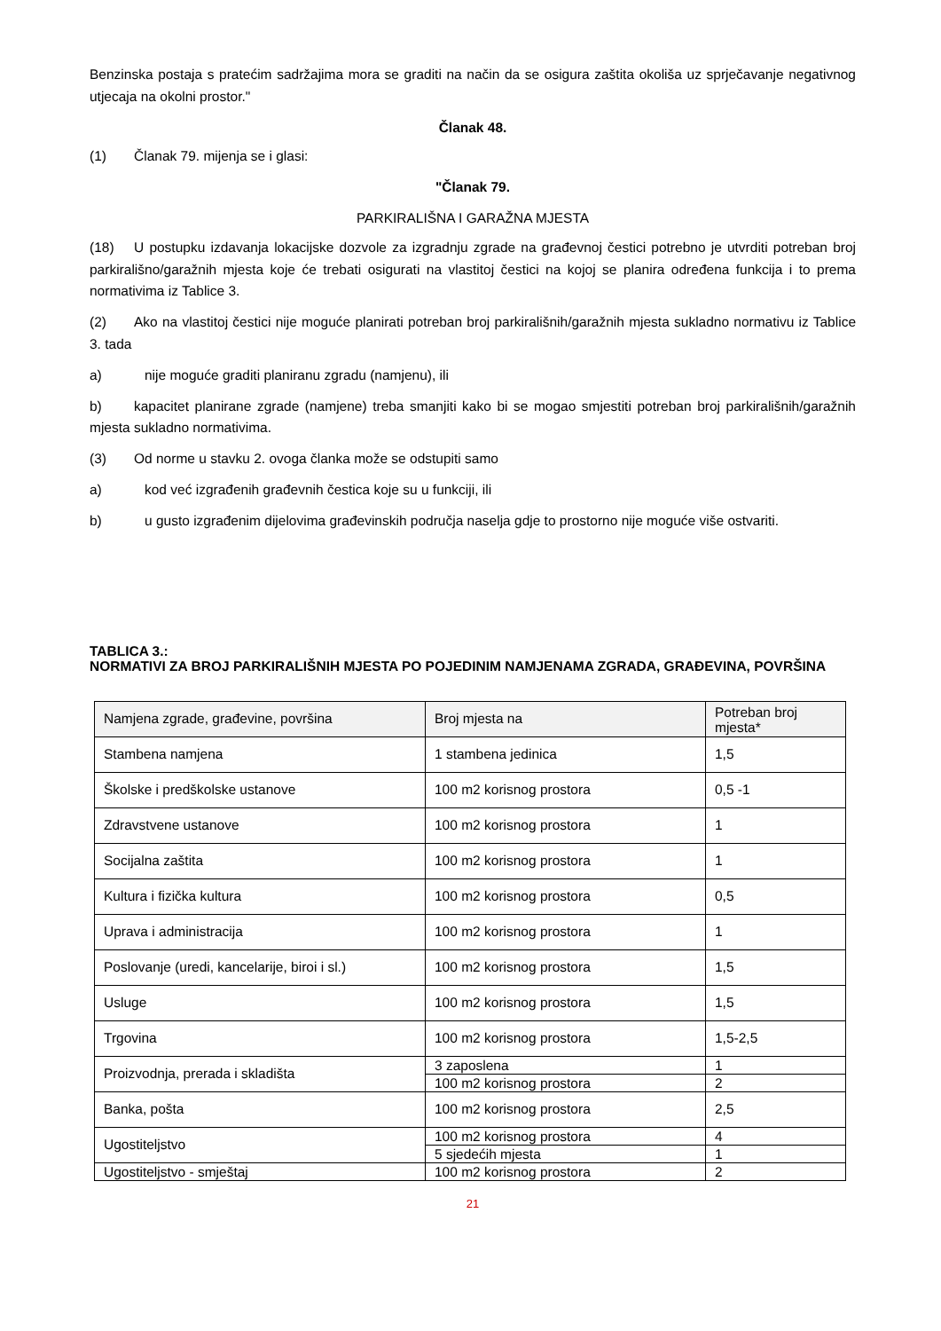Benzinska postaja s pratećim sadržajima mora se graditi na način da se osigura zaštita okoliša uz sprječavanje negativnog utjecaja na okolni prostor."
Članak 48.
(1) Članak 79. mijenja se i glasi:
"Članak 79.
PARKIRALIŠNA I GARAŽNA MJESTA
(18) U postupku izdavanja lokacijske dozvole za izgradnju zgrade na građevnoj čestici potrebno je utvrditi potreban broj parkirališno/garažnih mjesta koje će trebati osigurati na vlastitoj čestici na kojoj se planira određena funkcija i to prema normativima iz Tablice 3.
(2) Ako na vlastitoj čestici nije moguće planirati potreban broj parkirališnih/garažnih mjesta sukladno normativu iz Tablice 3. tada
a) nije moguće graditi planiranu zgradu (namjenu), ili
b) kapacitet planirane zgrade (namjene) treba smanjiti kako bi se mogao smjestiti potreban broj parkirališnih/garažnih mjesta sukladno normativima.
(3) Od norme u stavku 2. ovoga članka može se odstupiti samo
a) kod već izgrađenih građevnih čestica koje su u funkciji, ili
b) u gusto izgrađenim dijelovima građevinskih područja naselja gdje to prostorno nije moguće više ostvariti.
TABLICA 3.:
NORMATIVI ZA BROJ PARKIRALIŠNIH MJESTA PO POJEDINIM NAMJENAMA ZGRADA, GRAĐEVINA, POVRŠINA
| Namjena zgrade, građevine, površina | Broj mjesta na | Potreban broj mjesta* |
| Stambena namjena | 1 stambena jedinica | 1,5 |
| Školske i predškolske ustanove | 100 m2 korisnog prostora | 0,5 -1 |
| Zdravstvene ustanove | 100 m2 korisnog prostora | 1 |
| Socijalna zaštita | 100 m2 korisnog prostora | 1 |
| Kultura i fizička kultura | 100 m2 korisnog prostora | 0,5 |
| Uprava i administracija | 100 m2 korisnog prostora | 1 |
| Poslovanje (uredi, kancelarije, biroi i sl.) | 100 m2 korisnog prostora | 1,5 |
| Usluge | 100 m2 korisnog prostora | 1,5 |
| Trgovina | 100 m2 korisnog prostora | 1,5-2,5 |
| Proizvodnja, prerada i skladišta | 3 zaposlena | 1 |
| | 100 m2 korisnog prostora | 2 |
| Banka, pošta | 100 m2 korisnog prostora | 2,5 |
| Ugostiteljstvo | 100 m2 korisnog prostora | 4 |
| | 5 sjedećih mjesta | 1 |
| Ugostiteljstvo - smještaj | 100 m2 korisnog prostora | 2 |
21